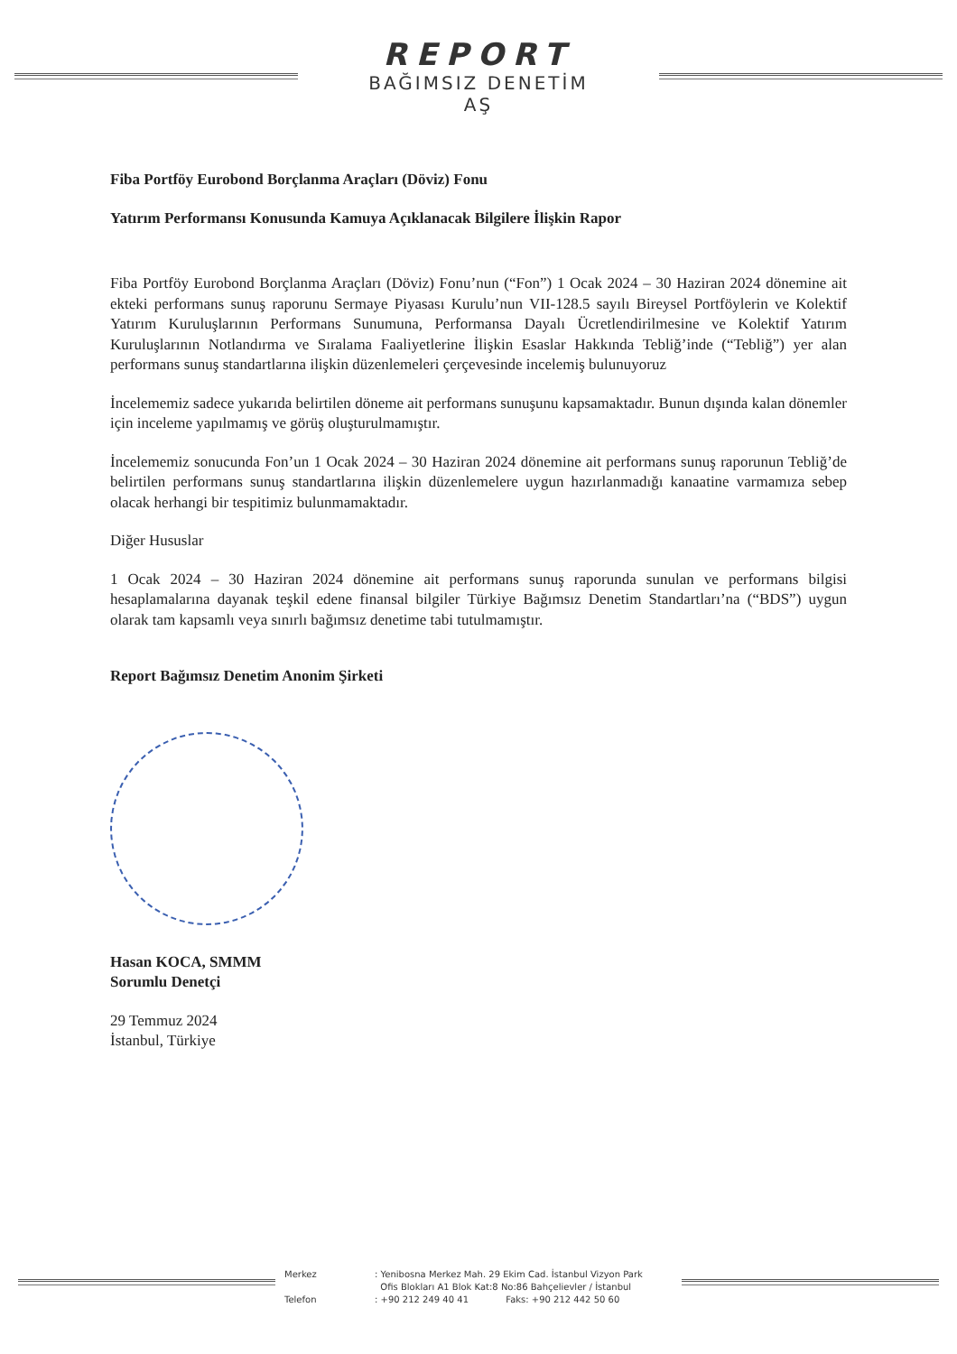REPORT
BAĞIMSIZ DENETİM
AŞ
Fiba Portföy Eurobond Borçlanma Araçları (Döviz) Fonu
Yatırım Performansı Konusunda Kamuya Açıklanacak Bilgilere İlişkin Rapor
Fiba Portföy Eurobond Borçlanma Araçları (Döviz) Fonu’nun (“Fon”) 1 Ocak 2024 – 30 Haziran 2024 dönemine ait ekteki performans sunuş raporunu Sermaye Piyasası Kurulu’nun VII-128.5 sayılı Bireysel Portföylerin ve Kolektif Yatırım Kuruluşlarının Performans Sunumuna, Performansa Dayalı Ücretlendirilmesine ve Kolektif Yatırım Kuruluşlarının Notlandırma ve Sıralama Faaliyetlerine İlişkin Esaslar Hakkında Tebliğ’inde (“Tebliğ”) yer alan performans sunuş standartlarına ilişkin düzenlemeleri çerçevesinde incelemiş bulunuyoruz
İncelememiz sadece yukarıda belirtilen döneme ait performans sunuşunu kapsamaktadır. Bunun dışında kalan dönemler için inceleme yapılmamış ve görüş oluşturulmamıştır.
İncelememiz sonucunda Fon’un 1 Ocak 2024 – 30 Haziran 2024 dönemine ait performans sunuş raporunun Tebliğ’de belirtilen performans sunuş standartlarına ilişkin düzenlemelere uygun hazırlanmadığı kanaatine varmamıza sebep olacak herhangi bir tespitimiz bulunmamaktadır.
Diğer Hususlar
1 Ocak 2024 – 30 Haziran 2024 dönemine ait performans sunuş raporunda sunulan ve performans bilgisi hesaplamalarına dayanak teşkil edene finansal bilgiler Türkiye Bağımsız Denetim Standartları’na (“BDS”) uygun olarak tam kapsamlı veya sınırlı bağımsız denetime tabi tutulmamıştır.
Report Bağımsız Denetim Anonim Şirketi
Hasan KOCA, SMMM
Sorumlu Denetçi
29 Temmuz 2024
İstanbul, Türkiye
Merkez
Telefon
: Yenibosna Merkez Mah. 29 Ekim Cad. İstanbul Vizyon Park
Ofis Blokları A1 Blok Kat:8 No:86 Bahçelievler / İstanbul
: +90 212 249 40 41 Faks: +90 212 442 50 60